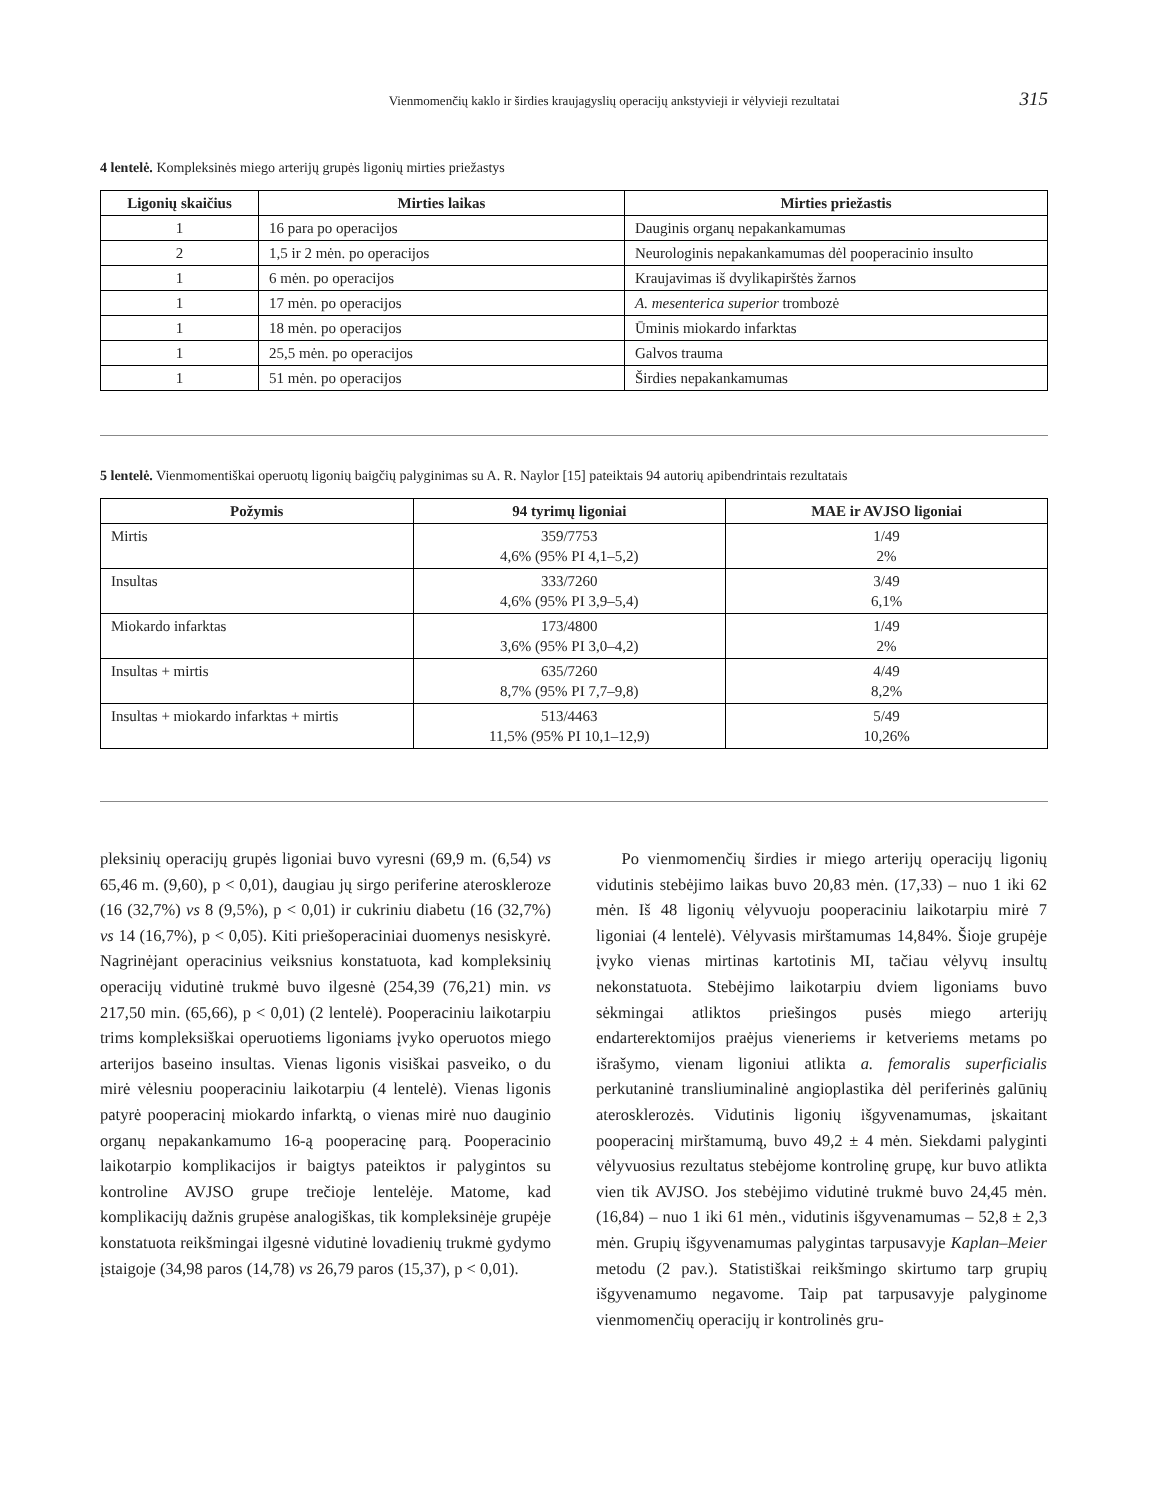Vienmomenčių kaklo ir širdies kraujagyslių operacijų ankstyvieji ir vėlyvieji rezultatai 315
4 lentelė. Kompleksinės miego arterijų grupės ligonių mirties priežastys
| Ligonių skaičius | Mirties laikas | Mirties priežastis |
| --- | --- | --- |
| 1 | 16 para po operacijos | Dauginis organų nepakankamumas |
| 2 | 1,5 ir 2 mėn. po operacijos | Neurologinis nepakankamumas dėl pooperacinio insulto |
| 1 | 6 mėn. po operacijos | Kraujavimas iš dvylikapirštės žarnos |
| 1 | 17 mėn. po operacijos | A. mesenterica superior trombozė |
| 1 | 18 mėn. po operacijos | Ūminis miokardo infarktas |
| 1 | 25,5 mėn. po operacijos | Galvos trauma |
| 1 | 51 mėn. po operacijos | Širdies nepakankamumas |
5 lentelė. Vienmomentiškai operuotų ligonių baigčių palyginimas su A. R. Naylor [15] pateiktais 94 autorių apibendrintais rezultatais
| Požymis | 94 tyrimų ligoniai | MAE ir AVJSO ligoniai |
| --- | --- | --- |
| Mirtis | 359/7753 4,6% (95% PI 4,1–5,2) | 1/49 2% |
| Insultas | 333/7260 4,6% (95% PI 3,9–5,4) | 3/49 6,1% |
| Miokardo infarktas | 173/4800 3,6% (95% PI 3,0–4,2) | 1/49 2% |
| Insultas + mirtis | 635/7260 8,7% (95% PI 7,7–9,8) | 4/49 8,2% |
| Insultas + miokardo infarktas + mirtis | 513/4463 11,5% (95% PI 10,1–12,9) | 5/49 10,26% |
pleksinių operacijų grupės ligoniai buvo vyresni (69,9 m. (6,54) vs 65,46 m. (9,60), p < 0,01), daugiau jų sirgo periferine ateroskleroze (16 (32,7%) vs 8 (9,5%), p < 0,01) ir cukriniu diabetu (16 (32,7%) vs 14 (16,7%), p < 0,05). Kiti priešoperaciniai duomenys nesiskyrė. Nagrinėjant operacinius veiksnius konstatuota, kad kompleksinių operacijų vidutinė trukmė buvo ilgesnė (254,39 (76,21) min. vs 217,50 min. (65,66), p < 0,01) (2 lentelė). Pooperaciniu laikotarpiu trims kompleksiškai operuotiems ligoniams įvyko operuotos miego arterijos baseino insultas. Vienas ligonis visiškai pasveiko, o du mirė vėlesniu pooperaciniu laikotarpiu (4 lentelė). Vienas ligonis patyrė pooperacinį miokardo infarktą, o vienas mirė nuo dauginio organų nepakankamumo 16-ą pooperacinę parą. Pooperacinio laikotarpio komplikacijos ir baigtys pateiktos ir palygintos su kontroline AVJSO grupe trečioje lentelėje. Matome, kad komplikacijų dažnis grupėse analogiškas, tik kompleksinėje grupėje konstatuota reikšmingai ilgesnė vidutinė lovadienių trukmė gydymo įstaigoje (34,98 paros (14,78) vs 26,79 paros (15,37), p < 0,01).
Po vienmomenčių širdies ir miego arterijų operacijų ligonių vidutinis stebėjimo laikas buvo 20,83 mėn. (17,33) – nuo 1 iki 62 mėn. Iš 48 ligonių vėlyvuoju pooperaciniu laikotarpiu mirė 7 ligoniai (4 lentelė). Vėlyvasis mirštamumas 14,84%. Šioje grupėje įvyko vienas mirtinas kartotinis MI, tačiau vėlyvų insultų nekonstatuota. Stebėjimo laikotarpiu dviem ligoniams buvo sėkmingai atliktos priešingos pusės miego arterijų endarterektomijos praėjus vieneriems ir ketveriems metams po išrašymo, vienam ligoniui atlikta a. femoralis superficialis perkutaninė transliuminalinė angioplastika dėl periferinės galūnių aterosklerozės. Vidutinis ligonių išgyvenamumas, įskaitant pooperacinį mirštamumą, buvo 49,2 ± 4 mėn. Siekdami palyginti vėlyvuosius rezultatus stebėjome kontrolinę grupę, kur buvo atlikta vien tik AVJSO. Jos stebėjimo vidutinė trukmė buvo 24,45 mėn. (16,84) – nuo 1 iki 61 mėn., vidutinis išgyvenamumas – 52,8 ± 2,3 mėn. Grupių išgyvenamumas palygintas tarpusavyje Kaplan–Meier metodu (2 pav.). Statistiškai reikšmingo skirtumo tarp grupių išgyvenamumo negavome. Taip pat tarpusavyje palyginome vienmomenčių operacijų ir kontrolinės gru-